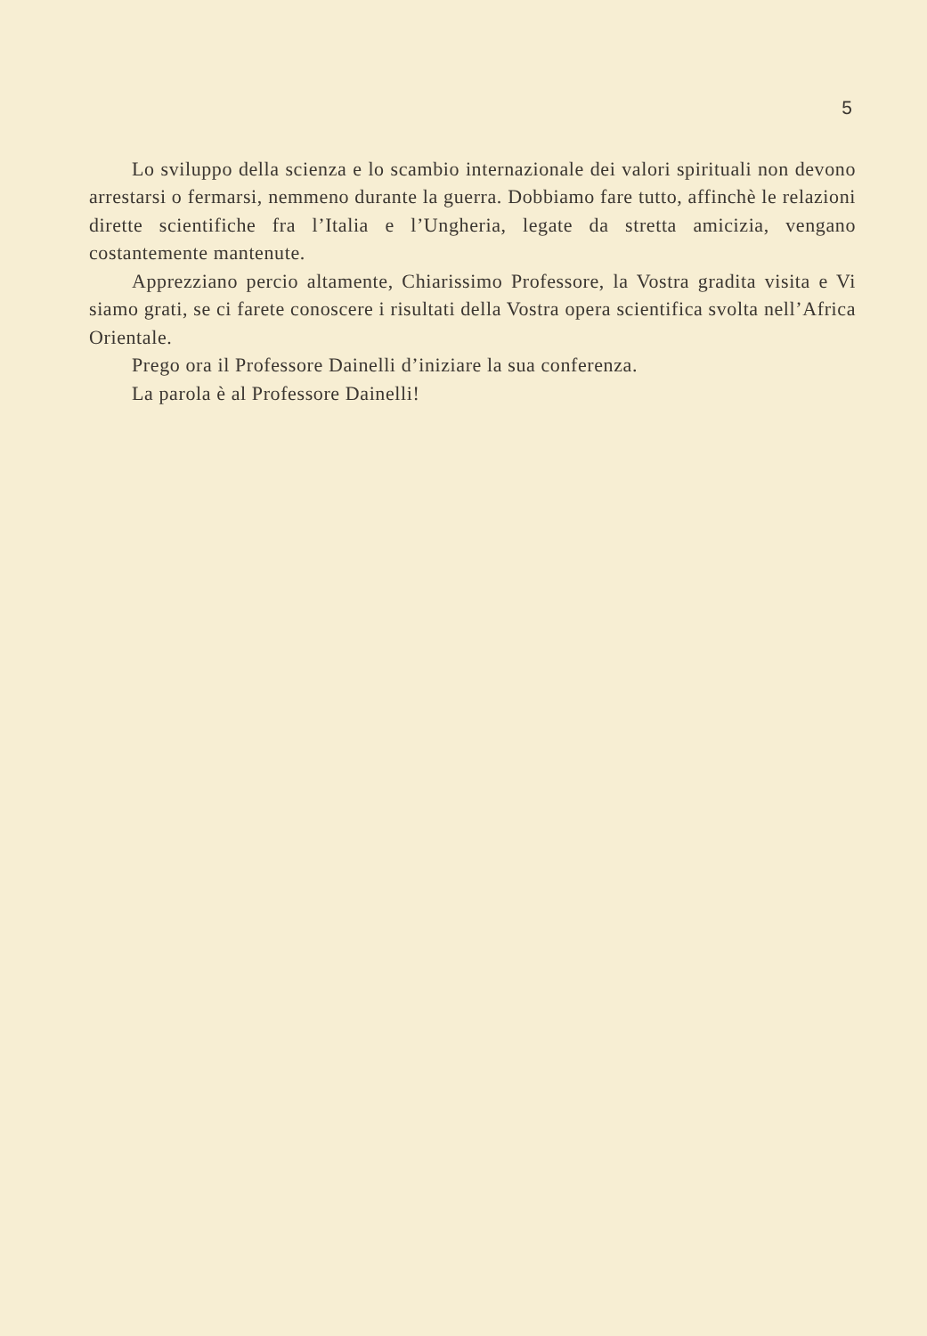5
Lo sviluppo della scienza e lo scambio internazionale dei valori spirituali non devono arrestarsi o fermarsi, nemmeno durante la guerra. Dobbiamo fare tutto, affinchè le relazioni dirette scientifiche fra l’Italia e l’Ungheria, legate da stretta amicizia, vengano costantemente mantenute.
Apprezziano percio altamente, Chiarissimo Professore, la Vostra gradita visita e Vi siamo grati, se ci farete conoscere i risultati della Vostra opera scientifica svolta nell’Africa Orientale.
Prego ora il Professore Dainelli d’iniziare la sua conferenza.
La parola è al Professore Dainelli!